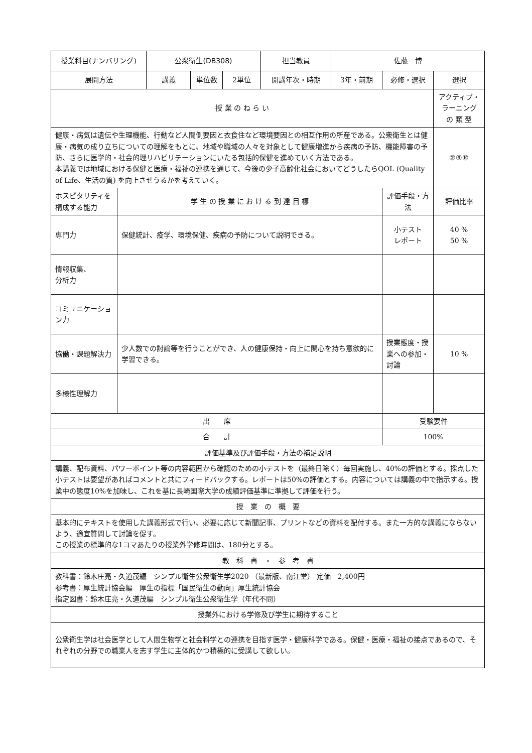| 授業科目(ナンバリング) | | 公衆衛生(DB308) | | | 担当教員 | 佐藤 博 | | |
| 展開方法 | | 講義 | 単位数 | 2単位 | 開講年次・時期 | 3年・前期 | 必修・選択 | 選択 |
| 授 業 の ね ら い | | | | | | | | アクティブ・ラーニング の 類 型 |
| 健康・病気は遺伝や生理機能、行動など人間側要因と衣食住など環境要因との相互作用の所産である。公衆衛生とは健康・病気の成り立ちについての理解をもとに、地域や職域の人々を対象として健康増進から疾病の予防、機能障害の予防、さらに医学的・社会的理リハビリテーションにいたる包括的保健を進めていく方法である。 本講義では地域における保健と医療・福祉の連携を通じて、今後の少子高齢化社会においてどうしたらQOL (Quality of Life、生活の質) を向上させうるかを考えていく。 | | | | | | | | ②⑨⑩ |
| ホスピタリティを構成する能力 | 学 生 の 授 業 に お け る 到 達 目 標 | | | | | | 評価手段・方法 | 評価比率 |
| 専門力 | 保健統計、疫学、環境保健、疾病の予防について説明できる。 | | | | | | 小テスト レポート | 40 % 50 % |
| 情報収集、 分析力 | | | | | | | | |
| コミュニケーション力 | | | | | | | | |
| 協働・課題解決力 | 少人数での討論等を行うことができ、人の健康保持・向上に関心を持ち意欲的に学習できる。 | | | | | | 授業態度・授業への参加・討論 | 10 % |
| 多様性理解力 | | | | | | | | |
| 出 席 | | | | | | | 受験要件 | |
| 合 計 | | | | | | | 100% | |
| 評価基準及び評価手段・方法の補足説明 | | | | | | | | |
| 講義、配布資料、パワーポイント等の内容範囲から確認のための小テストを（最終日除く）毎回実施し、40%の評価とする。採点した小テストは要望があればコメントと共にフィードバックする。レポートは50%の評価とする。内容については講義の中で指示する。授業中の態度10%を加味し、これを基に長崎国際大学の成績評価基準に準拠して評価を行う。 | | | | | | | | |
| 授 業 の 概 要 | | | | | | | | |
| 基本的にテキストを使用した講義形式で行い、必要に応じて新聞記事、プリントなどの資料を配付する。また一方的な講義にならないよう、適宜質問して討論を促す。 この授業の標準的な1コマあたりの授業外学修時間は、180分とする。 | | | | | | | | |
| 教 科 書 ・ 参 考 書 | | | | | | | | |
| 教科書：鈴木庄亮・久道茂編 シンプル衛生公衆衛生学2020 （最新版、南江堂） 定価 2,400円 参考書：厚生統計協会編 厚生の指標「国民衛生の動向」厚生統計協会 指定図書：鈴木庄亮・久道茂編 シンプル衛生公衆衛生学（年代不問） | | | | | | | | |
| 授業外における学修及び学生に期待すること | | | | | | | | |
| 公衆衛生学は社会医学として人間生物学と社会科学との連携を目指す医学・健康科学である。保健・医療・福祉の接点であるので、それぞれの分野での職業人を志す学生に主体的かつ積極的に受講して欲しい。 | | | | | | | | |